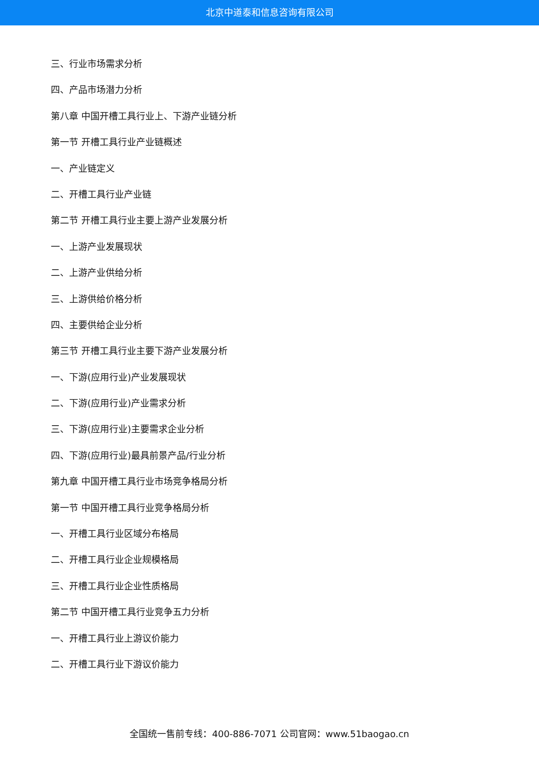北京中道泰和信息咨询有限公司
三、行业市场需求分析
四、产品市场潜力分析
第八章 中国开槽工具行业上、下游产业链分析
第一节 开槽工具行业产业链概述
一、产业链定义
二、开槽工具行业产业链
第二节 开槽工具行业主要上游产业发展分析
一、上游产业发展现状
二、上游产业供给分析
三、上游供给价格分析
四、主要供给企业分析
第三节 开槽工具行业主要下游产业发展分析
一、下游(应用行业)产业发展现状
二、下游(应用行业)产业需求分析
三、下游(应用行业)主要需求企业分析
四、下游(应用行业)最具前景产品/行业分析
第九章 中国开槽工具行业市场竞争格局分析
第一节 中国开槽工具行业竞争格局分析
一、开槽工具行业区域分布格局
二、开槽工具行业企业规模格局
三、开槽工具行业企业性质格局
第二节 中国开槽工具行业竞争五力分析
一、开槽工具行业上游议价能力
二、开槽工具行业下游议价能力
全国统一售前专线：400-886-7071 公司官网：www.51baogao.cn